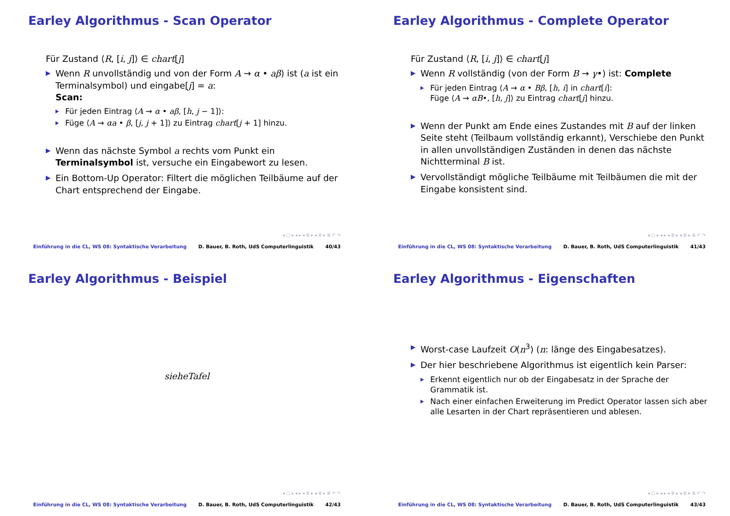Earley Algorithmus - Scan Operator
Für Zustand ⟨R, [i, j]⟩ ∈ chart[j]
Wenn R unvollständig und von der Form A → α • aβ) ist (a ist ein Terminalsymbol) und eingabe[j] = a:
Scan:
Für jeden Eintrag ⟨A → α • aβ, [h, j − 1]⟩:
Füge ⟨A → αa • β, [j, j + 1]⟩ zu Eintrag chart[j + 1] hinzu.
Wenn das nächste Symbol a rechts vom Punkt ein Terminalsymbol ist, versuche ein Eingabewort zu lesen.
Ein Bottom-Up Operator: Filtert die möglichen Teilbäume auf der Chart entsprechend der Eingabe.
◂ □ ▸ ◂ ▸ ◂ ≣ ▸ ◂ ≣ ▸ ≣ ↶ ↷
Einführung in die CL, WS 08: Syntaktische Verarbeitung D. Bauer, B. Roth, UdS Computerlinguistik 40/43
Earley Algorithmus - Complete Operator
Für Zustand ⟨R, [i, j]⟩ ∈ chart[j]
Wenn R vollständig (von der Form B → γ•) ist: Complete
Für jeden Eintrag ⟨A → α • Bβ, [h, i] in chart[i]:
Füge ⟨A → αB•, [h, j]⟩ zu Eintrag chart[j] hinzu.
Wenn der Punkt am Ende eines Zustandes mit B auf der linken Seite steht (Teilbaum vollständig erkannt), Verschiebe den Punkt in allen unvollständigen Zuständen in denen das nächste Nichtterminal B ist.
Vervollständigt mögliche Teilbäume mit Teilbäumen die mit der Eingabe konsistent sind.
◂ □ ▸ ◂ ▸ ◂ ≣ ▸ ◂ ≣ ▸ ≣ ↶ ↷
Einführung in die CL, WS 08: Syntaktische Verarbeitung D. Bauer, B. Roth, UdS Computerlinguistik 41/43
Earley Algorithmus - Beispiel
sieheTafel
◂ □ ▸ ◂ ▸ ◂ ≣ ▸ ◂ ≣ ▸ ≣ ↶ ↷
Einführung in die CL, WS 08: Syntaktische Verarbeitung D. Bauer, B. Roth, UdS Computerlinguistik 42/43
Earley Algorithmus - Eigenschaften
Worst-case Laufzeit O(n<sup>3</sup>) (n: länge des Eingabesatzes).
Der hier beschriebene Algorithmus ist eigentlich kein Parser:
Erkennt eigentlich nur ob der Eingabesatz in der Sprache der Grammatik ist.
Nach einer einfachen Erweiterung im Predict Operator lassen sich aber alle Lesarten in der Chart repräsentieren und ablesen.
◂ □ ▸ ◂ ▸ ◂ ≣ ▸ ◂ ≣ ▸ ≣ ↶ ↷
Einführung in die CL, WS 08: Syntaktische Verarbeitung D. Bauer, B. Roth, UdS Computerlinguistik 43/43